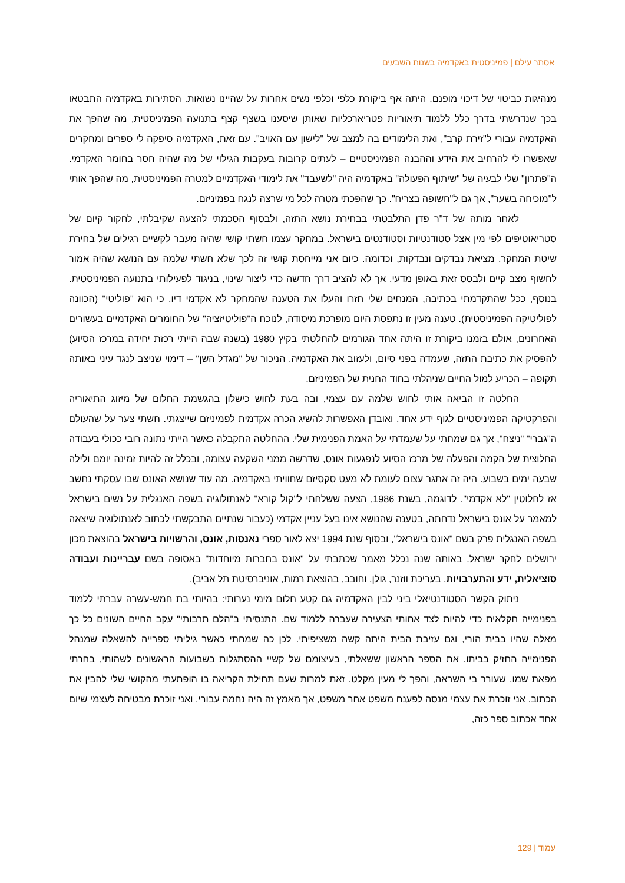אסתר עילם | פמיניסטית באקדמיה בשנות השבעים
מנהיגות כביטוי של דיכוי מופנם. היתה אף ביקורת כלפי וכלפי נשים אחרות על שהיינו נשואות. הסתירות באקדמיה התבטאו בכך שנדרשתי בדרך כלל ללמוד תיאוריות פטריארכליות שאותן שיסענו בשצף קצף בתנועה הפמיניסטית, מה שהפך את האקדמיה עבורי ל"זירת קרב", ואת הלימודים בה למצב של "לישון עם האויב". עם זאת, האקדמיה סיפקה לי ספרים ומחקרים שאפשרו לי להרחיב את הידע וההבנה הפמיניסטיים – לעתים קרובות בעקבות הגילוי של מה שהיה חסר בחומר האקדמי. ה"פתרון" שלי לבעיה של "שיתוף הפעולה" באקדמיה היה "לשעבד" את לימודי האקדמיים למטרה הפמיניסטית, מה שהפך אותי ל"מוכיחה בשער", אך גם ל"חשופה בצריח". כך שהפכתי מטרה לכל מי שרצה לנגח בפמיניזם.
לאחר מותה של ד"ר פדן התלבטתי בבחירת נושא התזה, ולבסוף הסכמתי להצעה שקיבלתי, לחקור קיום של סטריאוטיפים לפי מין אצל סטודנטיות וסטודנטים בישראל. במחקר עצמו חשתי קושי שהיה מעבר לקשיים רגילים של בחירת שיטת המחקר, מציאת נבדקים ונבדקות, וכדומה. כיום אני מייחסת קושי זה לכך שלא חשתי שלמה עם הנושא שהיה אמור לחשוף מצב קיים ולבסס זאת באופן מדעי, אך לא להציב דרך חדשה כדי ליצור שינוי, בניגוד לפעילותי בתנועה הפמיניסטית. בנוסף, ככל שהתקדמתי בכתיבה, המנחים שלי חזרו והעלו את הטענה שהמחקר לא אקדמי דיו, כי הוא "פוליטי" (הכוונה לפוליטיקה הפמיניסטית). טענה מעין זו נתפסת היום מופרכת מיסודה, לנוכח ה"פוליטיזציה" של החומרים האקדמיים בעשורים האחרונים, אולם בזמנו ביקורת זו היתה אחד הגורמים להחלטתי בקיץ 1980 (בשנה שבה הייתי רכזת יחידה במרכז הסיוע) להפסיק את כתיבת התזה, שעמדה בפני סיום, ולעזוב את האקדמיה. הניכור של "מגדל השן" – דימוי שניצב לנגד עיני באותה תקופה – הכריע למול החיים שניהלתי בחוד החנית של הפמיניזם.
החלטה זו הביאה אותי לחוש שלמה עם עצמי, ובה בעת לחוש כישלון בהגשמת החלום של מיזוג התיאוריה והפרקטיקה הפמיניסטיים לגוף ידע אחד, ואובדן האפשרות להשיג הכרה אקדמית לפמיניזם שייצגתי. חשתי צער על שהעולם ה"גברי" "ניצח", אך גם שמחתי על שעמדתי על האמת הפנימית שלי. ההחלטה התקבלה כאשר הייתי נתונה רובי ככולי בעבודה החלוצית של הקמה והפעלה של מרכז הסיוע לנפגעות אונס, שדרשה ממני השקעה עצומה, ובכלל זה להיות זמינה יומם ולילה שבעה ימים בשבוע. היה זה אתגר עצום לעומת לא מעט סקסיזם שחוויתי באקדמיה. מה עוד שנושא האונס שבו עסקתי נחשב אז לחלוטין "לא אקדמי". לדוגמה, בשנת 1986, הצעה ששלחתי ל"קול קורא" לאנתולוגיה בשפה האנגלית על נשים בישראל למאמר על אונס בישראל נדחתה, בטענה שהנושא אינו בעל עניין אקדמי (כעבור שנתיים התבקשתי לכתוב לאנתולוגיה שיצאה בשפה האנגלית פרק בשם "אונס בישראל", ובסוף שנת 1994 יצא לאור ספרי נאנסות, אונס, והרשויות בישראל בהוצאת מכון ירושלים לחקר ישראל. באותה שנה נכלל מאמר שכתבתי על "אונס בחברות מיוחדות" באסופה בשם עבריינות ועבודה סוציאלית, ידע והתערבויות, בעריכת ווזנר, גולן, וחובב, בהוצאת רמות, אוניברסיטת תל אביב).
ניתוק הקשר הסטודנטיאלי ביני לבין האקדמיה גם קטע חלום מימי נערותי: בהיותי בת חמש-עשרה עברתי ללמוד בפנימייה חקלאית כדי להיות לצד אחותי הצעירה שעברה ללמוד שם. התנסיתי ב"הלם תרבותי" עקב החיים השונים כל כך מאלה שהיו בבית הורי, וגם עזיבת הבית היתה קשה משציפיתי. לכן כה שמחתי כאשר גיליתי ספרייה להשאלה שמנהל הפנימייה החזיק בביתו. את הספר הראשון ששאלתי, בעיצומם של קשיי ההסתגלות בשבועות הראשונים לשהותי, בחרתי מפאת שמו, שעורר בי השראה, והפך לי מעין מקלט. זאת למרות שעם תחילת הקריאה בו הופתעתי מהקושי שלי להבין את הכתוב. אני זוכרת את עצמי מנסה לפענח משפט אחר משפט, אך מאמץ זה היה נחמה עבורי. ואני זוכרת מבטיחה לעצמי שיום אחד אכתוב ספר כזה,
עמוד | 129